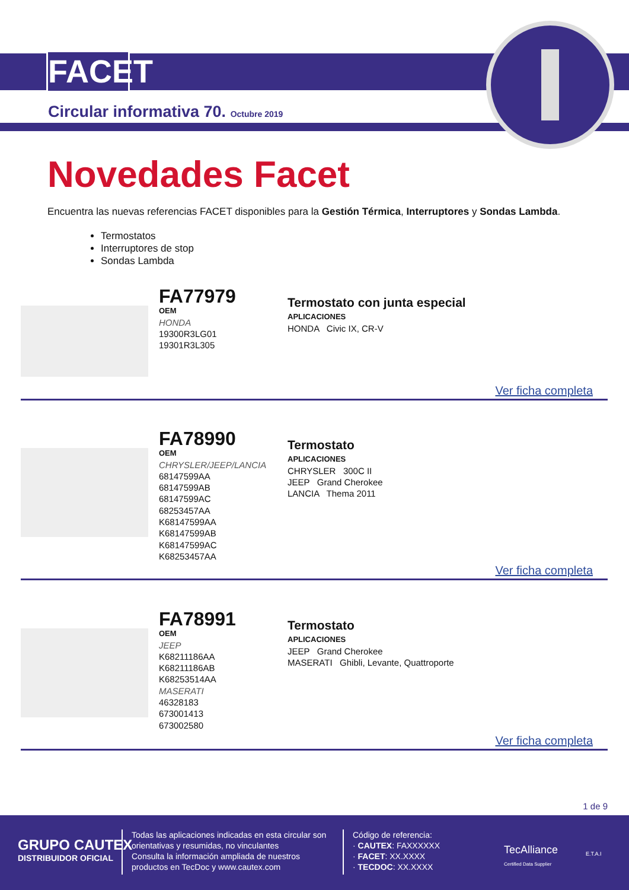FACET
Circular informativa 70. Octubre 2019
Novedades Facet
Encuentra las nuevas referencias FACET disponibles para la Gestión Térmica, Interruptores y Sondas Lambda.
Termostatos
Interruptores de stop
Sondas Lambda
FA77979
OEM
HONDA
19300R3LG01
19301R3L305
Termostato con junta especial
APLICACIONES
HONDA Civic IX, CR-V
Ver ficha completa
FA78990
OEM
CHRYSLER/JEEP/LANCIA
68147599AA
68147599AB
68147599AC
68253457AA
K68147599AA
K68147599AB
K68147599AC
K68253457AA
Termostato
APLICACIONES
CHRYSLER 300C II
JEEP Grand Cherokee
LANCIA Thema 2011
Ver ficha completa
FA78991
OEM
JEEP
K68211186AA
K68211186AB
K68253514AA
MASERATI
46328183
673001413
673002580
Termostato
APLICACIONES
JEEP Grand Cherokee
MASERATI Ghibli, Levante, Quattroporte
Ver ficha completa
1 de 9
GRUPO CAUTEX
DISTRIBUIDOR OFICIAL
Todas las aplicaciones indicadas en esta circular son
orientativas y resumidas, no vinculantes
Consulta la información ampliada de nuestros
productos en TecDoc y www.cautex.com
Código de referencia:
· CAUTEX: FAXXXXXX
· FACET: XX.XXXX
· TECDOC: XX.XXXX
TecAlliance
Certified Data Supplier
E.T.A.I